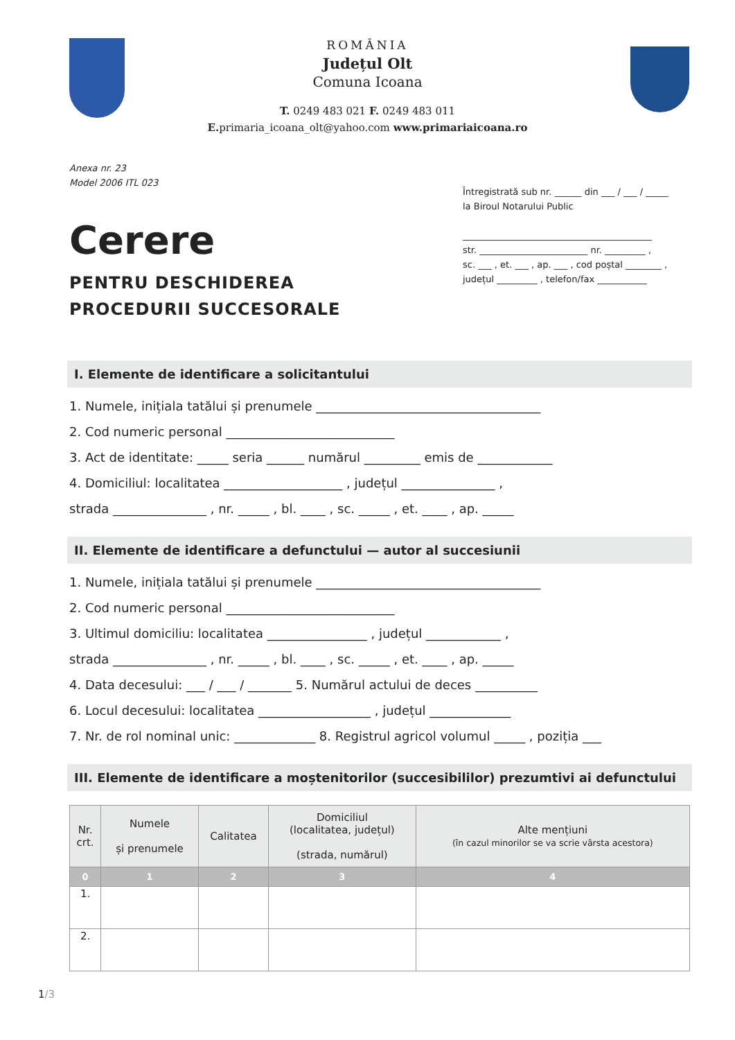ROMÂNIA
Județul Olt
Comuna Icoana
T. 0249 483 021 F. 0249 483 011
E. primaria_icoana_olt@yahoo.com www.primariaicoana.ro
Anexa nr. 23
Model 2006 ITL 023
Cerere
PENTRU DESCHIDEREA
PROCEDURII SUCCESORALE
Întregistrată sub nr. ______ din ___ / ___ / _____
la Biroul Notarului Public
__________________________________________
str. ________________________ nr. _________ ,
sc. ___ , et. ___ , ap. ___ , cod poștal ________ ,
județul _________ , telefon/fax ___________
I. Elemente de identificare a solicitantului
1. Numele, inițiala tatălui și prenumele ____________________________________
2. Cod numeric personal ___________________________
3. Act de identitate: _____ seria ______ numărul _________ emis de ____________
4. Domiciliul: localitatea ___________________ , județul _______________ ,
strada _______________ , nr. _____ , bl. ____ , sc. _____ , et. ____ , ap. _____
II. Elemente de identificare a defunctului — autor al succesiunii
1. Numele, inițiala tatălui și prenumele ____________________________________
2. Cod numeric personal ___________________________
3. Ultimul domiciliu: localitatea ________________ , județul ____________ ,
strada _______________ , nr. _____ , bl. ____ , sc. _____ , et. ____ , ap. _____
4. Data decesului: ___ / ___ / _______ 5. Numărul actului de deces __________
6. Locul decesului: localitatea __________________ , județul _____________
7. Nr. de rol nominal unic: _____________ 8. Registrul agricol volumul _____ , poziția ___
III. Elemente de identificare a moștenitorilor (succesibililor) prezumtivi ai defunctului
| Nr. crt. | Numele și prenumele | Calitatea | Domiciliul (localitatea, județul) (strada, numărul) | Alte mențiuni (în cazul minorilor se va scrie vârsta acestora) |
| --- | --- | --- | --- | --- |
| 0 | 1 | 2 | 3 | 4 |
| 1. | | | | |
| 2. | | | | |
1/3